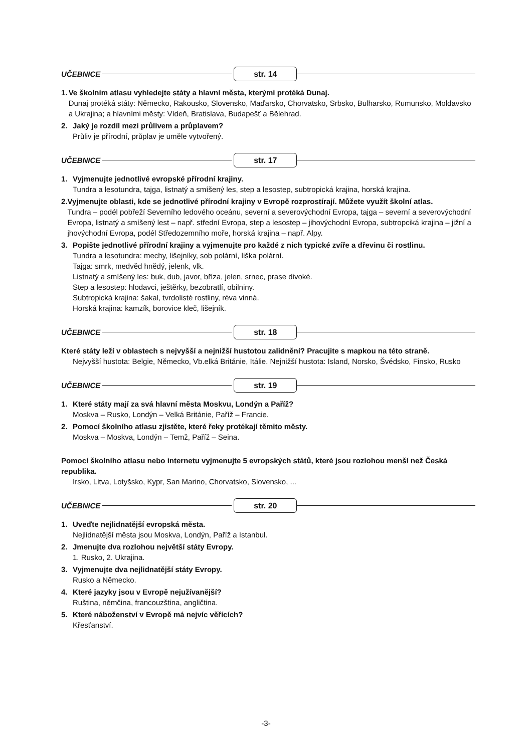UČEBNICE str. 14
1. Ve školním atlasu vyhledejte státy a hlavní města, kterými protéká Dunaj.
Dunaj protéká státy: Německo, Rakousko, Slovensko, Maďarsko, Chorvatsko, Srbsko, Bulharsko, Rumunsko, Moldavsko a Ukrajina; a hlavními městy: Vídeň, Bratislava, Budapešť a Bělehrad.
2. Jaký je rozdíl mezi průlivem a průplavem?
Průliv je přírodní, průplav je uměle vytvořený.
UČEBNICE str. 17
1. Vyjmenujte jednotlivé evropské přírodní krajiny.
Tundra a lesotundra, tajga, listnatý a smíšený les, step a lesostep, subtropická krajina, horská krajina.
2. Vyjmenujte oblasti, kde se jednotlivé přírodní krajiny v Evropě rozprostírají. Můžete využít školní atlas.
Tundra – podél pobřeží Severního ledového oceánu, severní a severovýchodní Evropa, tajga – severní a severovýchodní Evropa, listnatý a smíšený lest – např. střední Evropa, step a lesostep – jihovýchodní Evropa, subtropciká krajina – jižní a jhovýchodní Evropa, podél Středozemního moře, horská krajina – např. Alpy.
3. Popište jednotlivé přírodní krajiny a vyjmenujte pro každé z nich typické zvíře a dřevinu či rostlinu.
Tundra a lesotundra: mechy, lišejníky, sob polární, liška polární.
Tajga: smrk, medvěd hnědý, jelenk, vlk.
Listnatý a smíšený les: buk, dub, javor, bříza, jelen, srnec, prase divoké.
Step a lesostep: hlodavci, ještěrky, bezobratlí, obilniny.
Subtropická krajina: šakal, tvrdolisté rostliny, réva vinná.
Horská krajina: kamzík, borovice kleč, lišejník.
UČEBNICE str. 18
Které státy leží v oblastech s nejvyšší a nejnižší hustotou zalidnění? Pracujite s mapkou na této straně.
Nejvyšší hustota: Belgie, Německo, Vb.elká Británie, Itálie. Nejnižší hustota: Island, Norsko, Švédsko, Finsko, Rusko
UČEBNICE str. 19
1. Které státy mají za svá hlavní města Moskvu, Londýn a Paříž?
Moskva – Rusko, Londýn – Velká Británie, Paříž – Francie.
2. Pomocí školního atlasu zjistěte, které řeky protékají těmito městy.
Moskva – Moskva, Londýn – Temž, Paříž – Seina.
Pomocí školního atlasu nebo internetu vyjmenujte 5 evropských států, které jsou rozlohou menší než Česká republika.
Irsko, Litva, Lotyšsko, Kypr, San Marino, Chorvatsko, Slovensko, ...
UČEBNICE str. 20
1. Uveďte nejlidnatější evropská města.
Nejlidnatější města jsou Moskva, Londýn, Paříž a Istanbul.
2. Jmenujte dva rozlohou největší státy Evropy.
1. Rusko, 2. Ukrajina.
3. Vyjmenujte dva nejlidnatější státy Evropy.
Rusko a Německo.
4. Které jazyky jsou v Evropě nejužívanější?
Ruština, němčina, francouzština, angličtina.
5. Které náboženství v Evropě má nejvíc věřících?
Křesťanství.
-3-